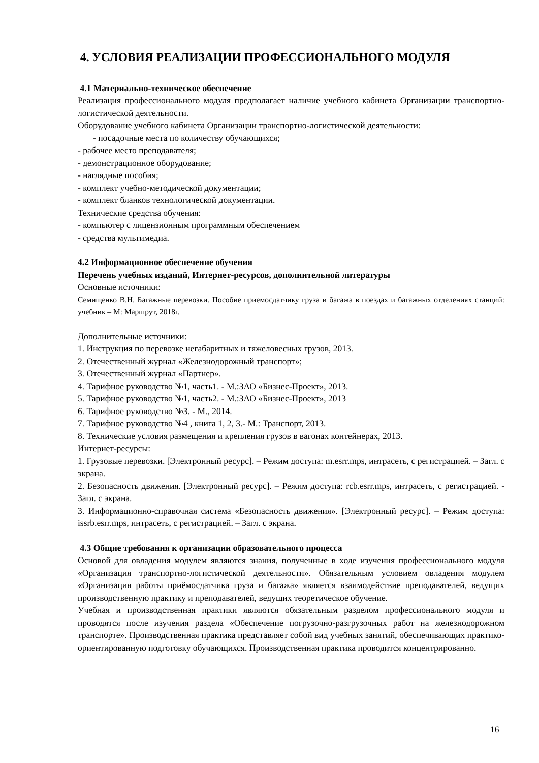4. УСЛОВИЯ РЕАЛИЗАЦИИ ПРОФЕССИОНАЛЬНОГО МОДУЛЯ
4.1 Материально-техническое обеспечение
Реализация профессионального модуля предполагает наличие учебного кабинета Организации транспортно-логистической деятельности.
Оборудование учебного кабинета Организации транспортно-логистической деятельности:
- посадочные места по количеству обучающихся;
- рабочее место преподавателя;
- демонстрационное оборудование;
- наглядные пособия;
- комплект учебно-методической документации;
- комплект бланков технологической документации.
Технические средства обучения:
- компьютер с лицензионным программным обеспечением
- средства мультимедиа.
4.2 Информационное обеспечение обучения
Перечень учебных изданий, Интернет-ресурсов, дополнительной литературы
Основные источники:
Семищенко В.Н. Багажные перевозки. Пособие приемосдатчику груза и багажа в поездах и багажных отделениях станций: учебник – М: Маршрут, 2018г.
Дополнительные источники:
1. Инструкция по перевозке негабаритных и тяжеловесных грузов, 2013.
2. Отечественный журнал «Железнодорожный транспорт»;
3. Отечественный журнал «Партнер».
4. Тарифное руководство №1, часть1. - М.:ЗАО «Бизнес-Проект», 2013.
5. Тарифное руководство №1, часть2. - М.:ЗАО «Бизнес-Проект», 2013
6. Тарифное руководство №3. - М., 2014.
7. Тарифное руководство №4 , книга 1, 2, 3.- М.: Транспорт, 2013.
8. Технические условия размещения и крепления грузов в вагонах контейнерах, 2013.
Интернет-ресурсы:
1. Грузовые перевозки. [Электронный ресурс]. – Режим доступа: m.esrr.mps, интрасеть, с регистрацией. – Загл. с экрана.
2. Безопасность движения. [Электронный ресурс]. – Режим доступа: rcb.esrr.mps, интрасеть, с регистрацией. - Загл. с экрана.
3. Информационно-справочная система «Безопасность движения». [Электронный ресурс]. – Режим доступа: issrb.esrr.mps, интрасеть, с регистрацией. – Загл. с экрана.
4.3 Общие требования к организации образовательного процесса
Основой для овладения модулем являются знания, полученные в ходе изучения профессионального модуля «Организация транспортно-логистической деятельности». Обязательным условием овладения модулем «Организация работы приёмосдатчика груза и багажа» является взаимодействие преподавателей, ведущих производственную практику и преподавателей, ведущих теоретическое обучение.
Учебная и производственная практики являются обязательным разделом профессионального модуля и проводятся после изучения раздела «Обеспечение погрузочно-разгрузочных работ на железнодорожном транспорте». Производственная практика представляет собой вид учебных занятий, обеспечивающих практико-ориентированную подготовку обучающихся. Производственная практика проводится концентрированно.
16